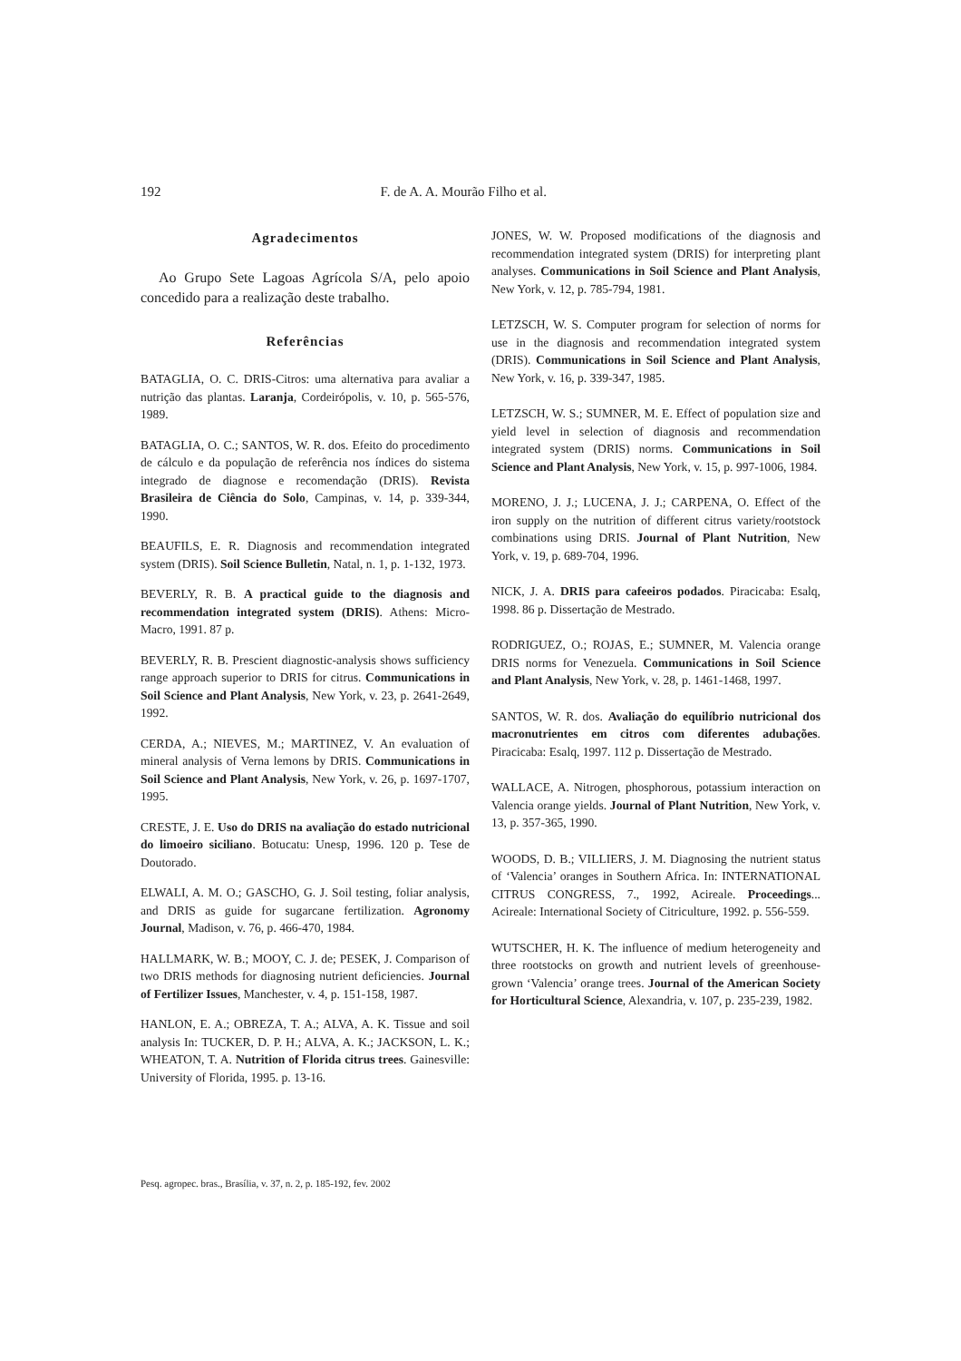192 F. de A. A. Mourão Filho et al.
Agradecimentos
Ao Grupo Sete Lagoas Agrícola S/A, pelo apoio concedido para a realização deste trabalho.
Referências
BATAGLIA, O. C. DRIS-Citros: uma alternativa para avaliar a nutrição das plantas. Laranja, Cordeirópolis, v. 10, p. 565-576, 1989.
BATAGLIA, O. C.; SANTOS, W. R. dos. Efeito do procedimento de cálculo e da população de referência nos índices do sistema integrado de diagnose e recomendação (DRIS). Revista Brasileira de Ciência do Solo, Campinas, v. 14, p. 339-344, 1990.
BEAUFILS, E. R. Diagnosis and recommendation integrated system (DRIS). Soil Science Bulletin, Natal, n. 1, p. 1-132, 1973.
BEVERLY, R. B. A practical guide to the diagnosis and recommendation integrated system (DRIS). Athens: Micro-Macro, 1991. 87 p.
BEVERLY, R. B. Prescient diagnostic-analysis shows sufficiency range approach superior to DRIS for citrus. Communications in Soil Science and Plant Analysis, New York, v. 23, p. 2641-2649, 1992.
CERDA, A.; NIEVES, M.; MARTINEZ, V. An evaluation of mineral analysis of Verna lemons by DRIS. Communications in Soil Science and Plant Analysis, New York, v. 26, p. 1697-1707, 1995.
CRESTE, J. E. Uso do DRIS na avaliação do estado nutricional do limoeiro siciliano. Botucatu: Unesp, 1996. 120 p. Tese de Doutorado.
ELWALI, A. M. O.; GASCHO, G. J. Soil testing, foliar analysis, and DRIS as guide for sugarcane fertilization. Agronomy Journal, Madison, v. 76, p. 466-470, 1984.
HALLMARK, W. B.; MOOY, C. J. de; PESEK, J. Comparison of two DRIS methods for diagnosing nutrient deficiencies. Journal of Fertilizer Issues, Manchester, v. 4, p. 151-158, 1987.
HANLON, E. A.; OBREZA, T. A.; ALVA, A. K. Tissue and soil analysis In: TUCKER, D. P. H.; ALVA, A. K.; JACKSON, L. K.; WHEATON, T. A. Nutrition of Florida citrus trees. Gainesville: University of Florida, 1995. p. 13-16.
JONES, W. W. Proposed modifications of the diagnosis and recommendation integrated system (DRIS) for interpreting plant analyses. Communications in Soil Science and Plant Analysis, New York, v. 12, p. 785-794, 1981.
LETZSCH, W. S. Computer program for selection of norms for use in the diagnosis and recommendation integrated system (DRIS). Communications in Soil Science and Plant Analysis, New York, v. 16, p. 339-347, 1985.
LETZSCH, W. S.; SUMNER, M. E. Effect of population size and yield level in selection of diagnosis and recommendation integrated system (DRIS) norms. Communications in Soil Science and Plant Analysis, New York, v. 15, p. 997-1006, 1984.
MORENO, J. J.; LUCENA, J. J.; CARPENA, O. Effect of the iron supply on the nutrition of different citrus variety/rootstock combinations using DRIS. Journal of Plant Nutrition, New York, v. 19, p. 689-704, 1996.
NICK, J. A. DRIS para cafeeiros podados. Piracicaba: Esalq, 1998. 86 p. Dissertação de Mestrado.
RODRIGUEZ, O.; ROJAS, E.; SUMNER, M. Valencia orange DRIS norms for Venezuela. Communications in Soil Science and Plant Analysis, New York, v. 28, p. 1461-1468, 1997.
SANTOS, W. R. dos. Avaliação do equilíbrio nutricional dos macronutrientes em citros com diferentes adubações. Piracicaba: Esalq, 1997. 112 p. Dissertação de Mestrado.
WALLACE, A. Nitrogen, phosphorous, potassium interaction on Valencia orange yields. Journal of Plant Nutrition, New York, v. 13, p. 357-365, 1990.
WOODS, D. B.; VILLIERS, J. M. Diagnosing the nutrient status of ‘Valencia’ oranges in Southern Africa. In: INTERNATIONAL CITRUS CONGRESS, 7., 1992, Acireale. Proceedings... Acireale: International Society of Citriculture, 1992. p. 556-559.
WUTSCHER, H. K. The influence of medium heterogeneity and three rootstocks on growth and nutrient levels of greenhouse-grown ‘Valencia’ orange trees. Journal of the American Society for Horticultural Science, Alexandria, v. 107, p. 235-239, 1982.
Pesq. agropec. bras., Brasília, v. 37, n. 2, p. 185-192, fev. 2002